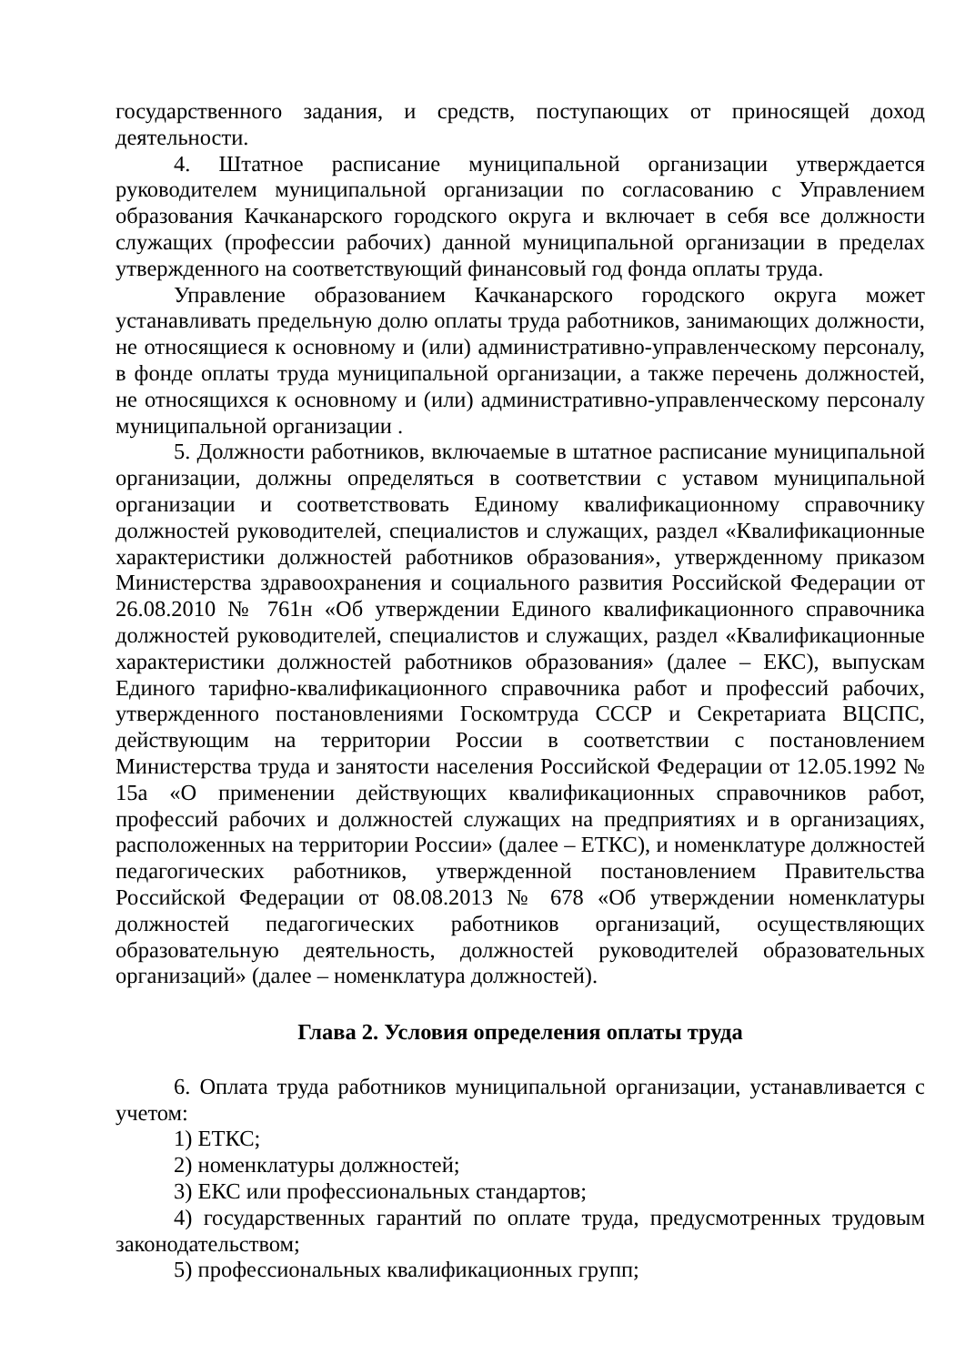государственного задания, и средств, поступающих от приносящей доход деятельности.
4. Штатное расписание муниципальной организации утверждается руководителем муниципальной организации по согласованию с Управлением образования Качканарского городского округа и включает в себя все должности служащих (профессии рабочих) данной муниципальной организации в пределах утвержденного на соответствующий финансовый год фонда оплаты труда.
Управление образованием Качканарского городского округа может устанавливать предельную долю оплаты труда работников, занимающих должности, не относящиеся к основному и (или) административно-управленческому персоналу, в фонде оплаты труда муниципальной организации, а также перечень должностей, не относящихся к основному и (или) административно-управленческому персоналу муниципальной организации .
5. Должности работников, включаемые в штатное расписание муниципальной организации, должны определяться в соответствии с уставом муниципальной организации и соответствовать Единому квалификационному справочнику должностей руководителей, специалистов и служащих, раздел «Квалификационные характеристики должностей работников образования», утвержденному приказом Министерства здравоохранения и социального развития Российской Федерации от 26.08.2010 № 761н «Об утверждении Единого квалификационного справочника должностей руководителей, специалистов и служащих, раздел «Квалификационные характеристики должностей работников образования» (далее – ЕКС), выпускам Единого тарифно-квалификационного справочника работ и профессий рабочих, утвержденного постановлениями Госкомтруда СССР и Секретариата ВЦСПС, действующим на территории России в соответствии с постановлением Министерства труда и занятости населения Российской Федерации от 12.05.1992 № 15а «О применении действующих квалификационных справочников работ, профессий рабочих и должностей служащих на предприятиях и в организациях, расположенных на территории России» (далее – ЕТКС), и номенклатуре должностей педагогических работников, утвержденной постановлением Правительства Российской Федерации от 08.08.2013 № 678 «Об утверждении номенклатуры должностей педагогических работников организаций, осуществляющих образовательную деятельность, должностей руководителей образовательных организаций» (далее – номенклатура должностей).
Глава 2. Условия определения оплаты труда
6. Оплата труда работников муниципальной организации, устанавливается с учетом:
1) ЕТКС;
2) номенклатуры должностей;
3) ЕКС или профессиональных стандартов;
4) государственных гарантий по оплате труда, предусмотренных трудовым законодательством;
5) профессиональных квалификационных групп;